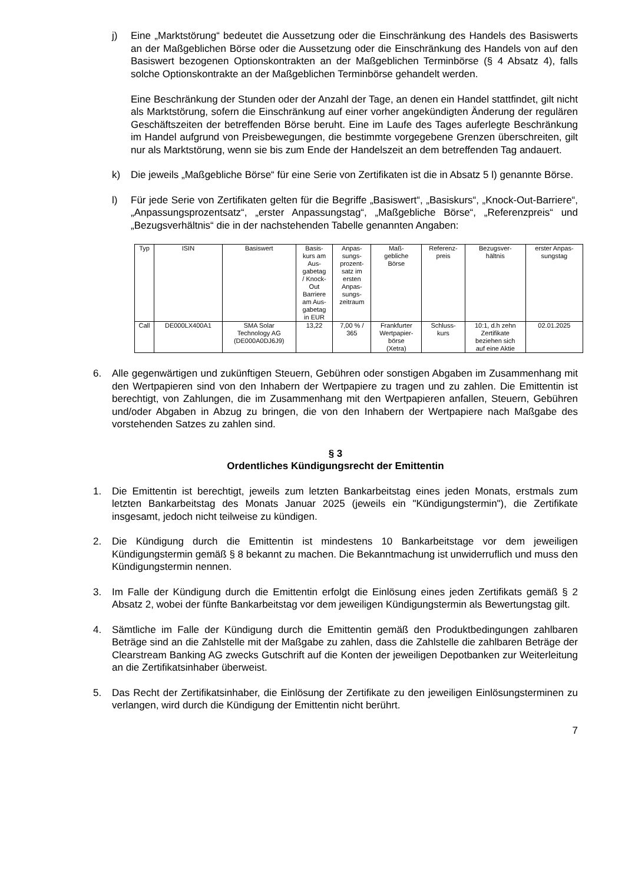j) Eine „Marktstörung“ bedeutet die Aussetzung oder die Einschränkung des Handels des Basiswerts an der Maßgeblichen Börse oder die Aussetzung oder die Einschränkung des Handels von auf den Basiswert bezogenen Optionskontrakten an der Maßgeblichen Terminbörse (§ 4 Absatz 4), falls solche Optionskontrakte an der Maßgeblichen Terminbörse gehandelt werden.
Eine Beschränkung der Stunden oder der Anzahl der Tage, an denen ein Handel stattfindet, gilt nicht als Marktstörung, sofern die Einschränkung auf einer vorher angekündigten Änderung der regulären Geschäftszeiten der betreffenden Börse beruht. Eine im Laufe des Tages auferlegte Beschränkung im Handel aufgrund von Preisbewegungen, die bestimmte vorgegebene Grenzen überschreiten, gilt nur als Marktstörung, wenn sie bis zum Ende der Handelszeit an dem betreffenden Tag andauert.
k) Die jeweils „Maßgebliche Börse“ für eine Serie von Zertifikaten ist die in Absatz 5 l) genannte Börse.
l) Für jede Serie von Zertifikaten gelten für die Begriffe „Basiswert“, „Basiskurs“, „Knock-Out-Barriere“, „Anpassungsprozentsatz“, „erster Anpassungstag“, „Maßgebliche Börse“, „Referenzpreis“ und „Bezugsverhältnis“ die in der nachstehenden Tabelle genannten Angaben:
| Typ | ISIN | Basiswert | Basis- kurs am Aus- gabetag / Knock- Out Barriere am Aus- gabetag in EUR | Anpas- sungs- prozent- satz im ersten Anpas- sungs- zeitraum | Maß- gebliche Börse | Referenz- preis | Bezugsver- hältnis | erster Anpas- sungstag |
| --- | --- | --- | --- | --- | --- | --- | --- | --- |
| Call | DE000LX400A1 | SMA Solar Technology AG (DE000A0DJ6J9) | 13,22 | 7,00 % / 365 | Frankfurter Wertpapier- börse (Xetra) | Schluss- kurs | 10:1, d.h zehn Zertifikate beziehen sich auf eine Aktie | 02.01.2025 |
6. Alle gegenwärtigen und zukünftigen Steuern, Gebühren oder sonstigen Abgaben im Zusammenhang mit den Wertpapieren sind von den Inhabern der Wertpapiere zu tragen und zu zahlen. Die Emittentin ist berechtigt, von Zahlungen, die im Zusammenhang mit den Wertpapieren anfallen, Steuern, Gebühren und/oder Abgaben in Abzug zu bringen, die von den Inhabern der Wertpapiere nach Maßgabe des vorstehenden Satzes zu zahlen sind.
§ 3
Ordentliches Kündigungsrecht der Emittentin
1. Die Emittentin ist berechtigt, jeweils zum letzten Bankarbeitstag eines jeden Monats, erstmals zum letzten Bankarbeitstag des Monats Januar 2025 (jeweils ein "Kündigungstermin"), die Zertifikate insgesamt, jedoch nicht teilweise zu kündigen.
2. Die Kündigung durch die Emittentin ist mindestens 10 Bankarbeitstage vor dem jeweiligen Kündigungstermin gemäß § 8 bekannt zu machen. Die Bekanntmachung ist unwiderruflich und muss den Kündigungstermin nennen.
3. Im Falle der Kündigung durch die Emittentin erfolgt die Einlösung eines jeden Zertifikats gemäß § 2 Absatz 2, wobei der fünfte Bankarbeitstag vor dem jeweiligen Kündigungstermin als Bewertungstag gilt.
4. Sämtliche im Falle der Kündigung durch die Emittentin gemäß den Produktbedingungen zahlbaren Beträge sind an die Zahlstelle mit der Maßgabe zu zahlen, dass die Zahlstelle die zahlbaren Beträge der Clearstream Banking AG zwecks Gutschrift auf die Konten der jeweiligen Depotbanken zur Weiterleitung an die Zertifikatsinhaber überweist.
5. Das Recht der Zertifikatsinhaber, die Einlösung der Zertifikate zu den jeweiligen Einlösungsterminen zu verlangen, wird durch die Kündigung der Emittentin nicht berührt.
7